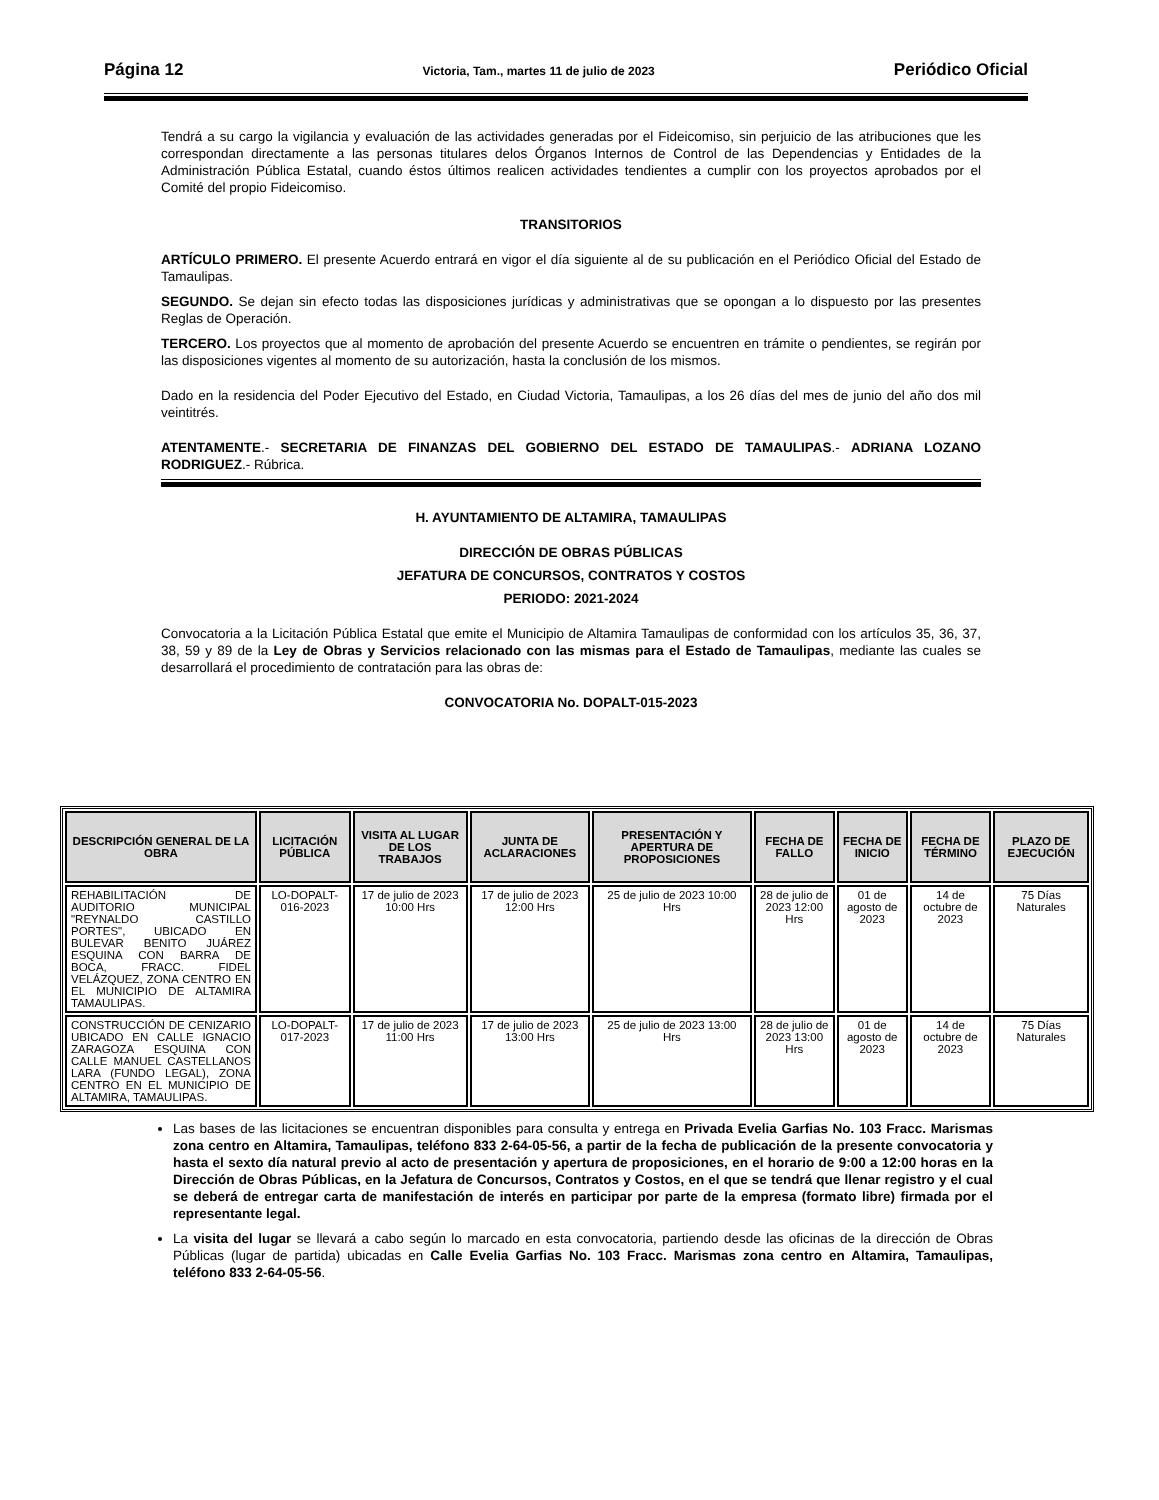Página 12 Victoria, Tam., martes 11 de julio de 2023 Periódico Oficial
Tendrá a su cargo la vigilancia y evaluación de las actividades generadas por el Fideicomiso, sin perjuicio de las atribuciones que les correspondan directamente a las personas titulares delos Órganos Internos de Control de las Dependencias y Entidades de la Administración Pública Estatal, cuando éstos últimos realicen actividades tendientes a cumplir con los proyectos aprobados por el Comité del propio Fideicomiso.
TRANSITORIOS
ARTÍCULO PRIMERO. El presente Acuerdo entrará en vigor el día siguiente al de su publicación en el Periódico Oficial del Estado de Tamaulipas.
SEGUNDO. Se dejan sin efecto todas las disposiciones jurídicas y administrativas que se opongan a lo dispuesto por las presentes Reglas de Operación.
TERCERO. Los proyectos que al momento de aprobación del presente Acuerdo se encuentren en trámite o pendientes, se regirán por las disposiciones vigentes al momento de su autorización, hasta la conclusión de los mismos.
Dado en la residencia del Poder Ejecutivo del Estado, en Ciudad Victoria, Tamaulipas, a los 26 días del mes de junio del año dos mil veintitrés.
ATENTAMENTE.- SECRETARIA DE FINANZAS DEL GOBIERNO DEL ESTADO DE TAMAULIPAS.- ADRIANA LOZANO RODRIGUEZ.- Rúbrica.
H. AYUNTAMIENTO DE ALTAMIRA, TAMAULIPAS
DIRECCIÓN DE OBRAS PÚBLICAS
JEFATURA DE CONCURSOS, CONTRATOS Y COSTOS
PERIODO: 2021-2024
Convocatoria a la Licitación Pública Estatal que emite el Municipio de Altamira Tamaulipas de conformidad con los artículos 35, 36, 37, 38, 59 y 89 de la Ley de Obras y Servicios relacionado con las mismas para el Estado de Tamaulipas, mediante las cuales se desarrollará el procedimiento de contratación para las obras de:
CONVOCATORIA No. DOPALT-015-2023
| DESCRIPCIÓN GENERAL DE LA OBRA | LICITACIÓN PÚBLICA | VISITA AL LUGAR DE LOS TRABAJOS | JUNTA DE ACLARACIONES | PRESENTACIÓN Y APERTURA DE PROPOSICIONES | FECHA DE FALLO | FECHA DE INICIO | FECHA DE TÉRMINO | PLAZO DE EJECUCIÓN |
| --- | --- | --- | --- | --- | --- | --- | --- | --- |
| REHABILITACIÓN DE AUDITORIO MUNICIPAL "REYNALDO CASTILLO PORTES", UBICADO EN BULEVAR BENITO JUÁREZ ESQUINA CON BARRA DE BOCA, FRACC. FIDEL VELÁZQUEZ, ZONA CENTRO EN EL MUNICIPIO DE ALTAMIRA TAMAULIPAS. | LO-DOPALT-016-2023 | 17 de julio de 2023 10:00 Hrs | 17 de julio de 2023 12:00 Hrs | 25 de julio de 2023 10:00 Hrs | 28 de julio de 2023 12:00 Hrs | 01 de agosto de 2023 | 14 de octubre de 2023 | 75 Días Naturales |
| CONSTRUCCIÓN DE CENIZARIO UBICADO EN CALLE IGNACIO ZARAGOZA ESQUINA CON CALLE MANUEL CASTELLANOS LARA (FUNDO LEGAL), ZONA CENTRO EN EL MUNICIPIO DE ALTAMIRA, TAMAULIPAS. | LO-DOPALT-017-2023 | 17 de julio de 2023 11:00 Hrs | 17 de julio de 2023 13:00 Hrs | 25 de julio de 2023 13:00 Hrs | 28 de julio de 2023 13:00 Hrs | 01 de agosto de 2023 | 14 de octubre de 2023 | 75 Días Naturales |
Las bases de las licitaciones se encuentran disponibles para consulta y entrega en Privada Evelia Garfias No. 103 Fracc. Marismas zona centro en Altamira, Tamaulipas, teléfono 833 2-64-05-56, a partir de la fecha de publicación de la presente convocatoria y hasta el sexto día natural previo al acto de presentación y apertura de proposiciones, en el horario de 9:00 a 12:00 horas en la Dirección de Obras Públicas, en la Jefatura de Concursos, Contratos y Costos, en el que se tendrá que llenar registro y el cual se deberá de entregar carta de manifestación de interés en participar por parte de la empresa (formato libre) firmada por el representante legal.
La visita del lugar se llevará a cabo según lo marcado en esta convocatoria, partiendo desde las oficinas de la dirección de Obras Públicas (lugar de partida) ubicadas en Calle Evelia Garfias No. 103 Fracc. Marismas zona centro en Altamira, Tamaulipas, teléfono 833 2-64-05-56.